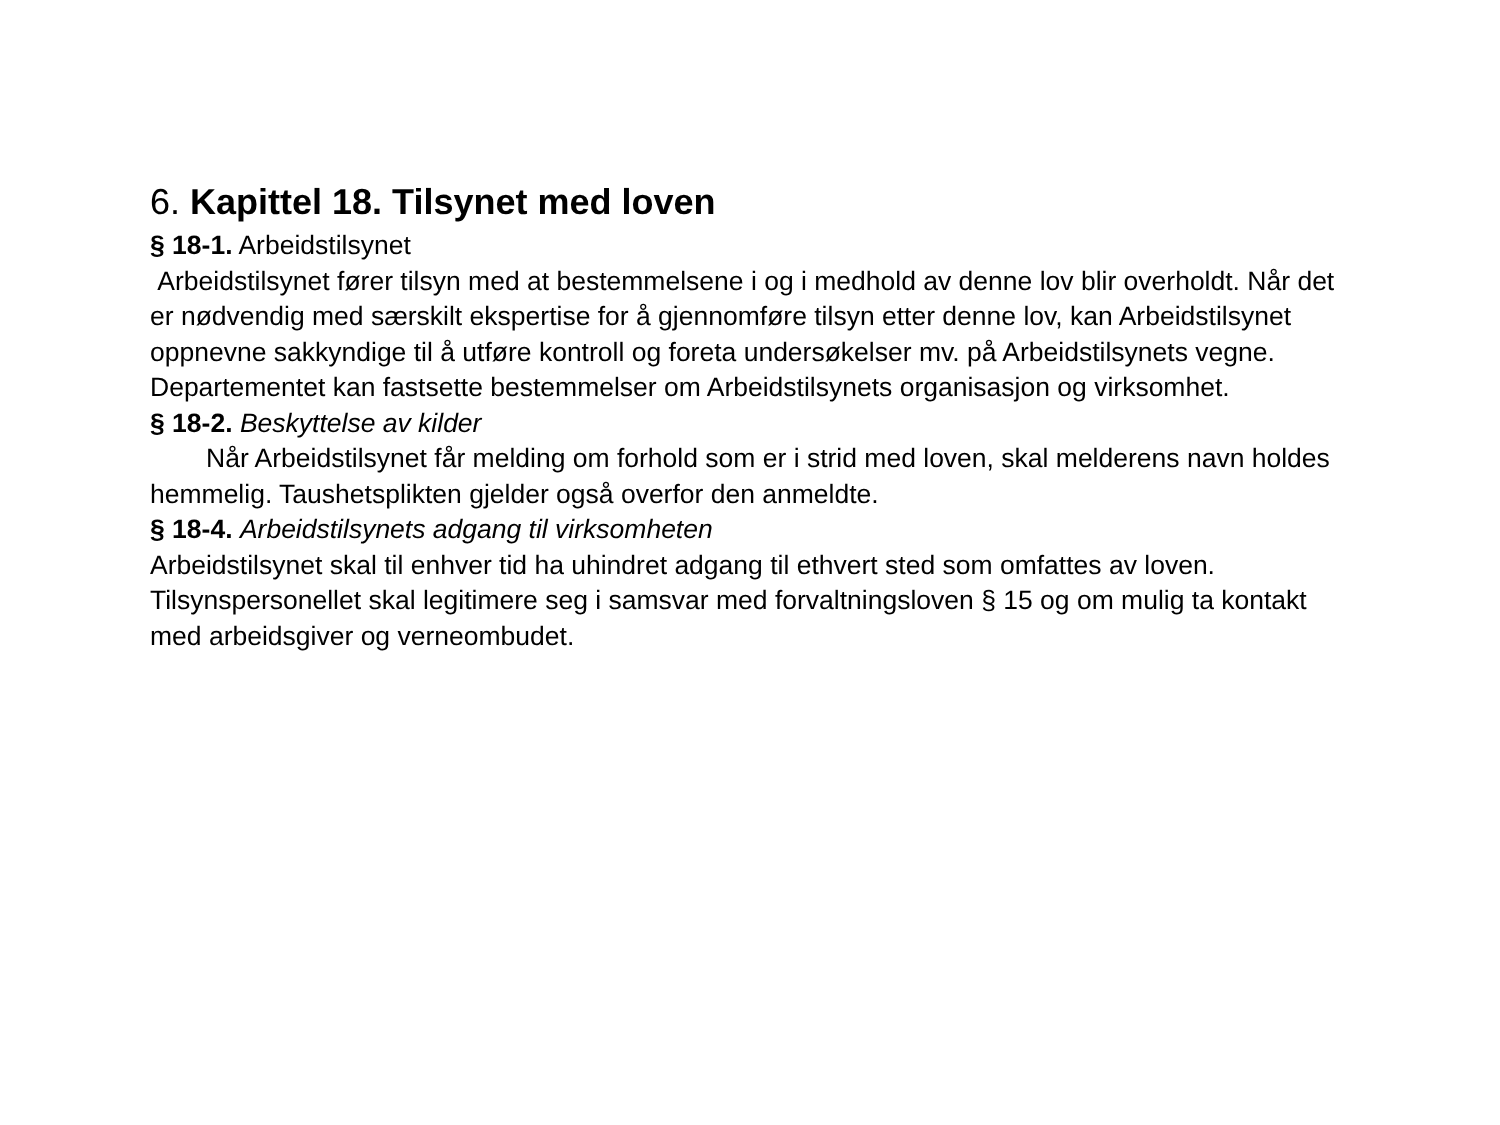6. Kapittel 18. Tilsynet med loven
§ 18-1. Arbeidstilsynet
Arbeidstilsynet fører tilsyn med at bestemmelsene i og i medhold av denne lov blir overholdt. Når det er nødvendig med særskilt ekspertise for å gjennomføre tilsyn etter denne lov, kan Arbeidstilsynet oppnevne sakkyndige til å utføre kontroll og foreta undersøkelser mv. på Arbeidstilsynets vegne. Departementet kan fastsette bestemmelser om Arbeidstilsynets organisasjon og virksomhet.
§ 18-2. Beskyttelse av kilder
Når Arbeidstilsynet får melding om forhold som er i strid med loven, skal melderens navn holdes hemmelig. Taushetsplikten gjelder også overfor den anmeldte.
§ 18-4. Arbeidstilsynets adgang til virksomheten
Arbeidstilsynet skal til enhver tid ha uhindret adgang til ethvert sted som omfattes av loven. Tilsynspersonellet skal legitimere seg i samsvar med forvaltningsloven § 15 og om mulig ta kontakt med arbeidsgiver og verneombudet.